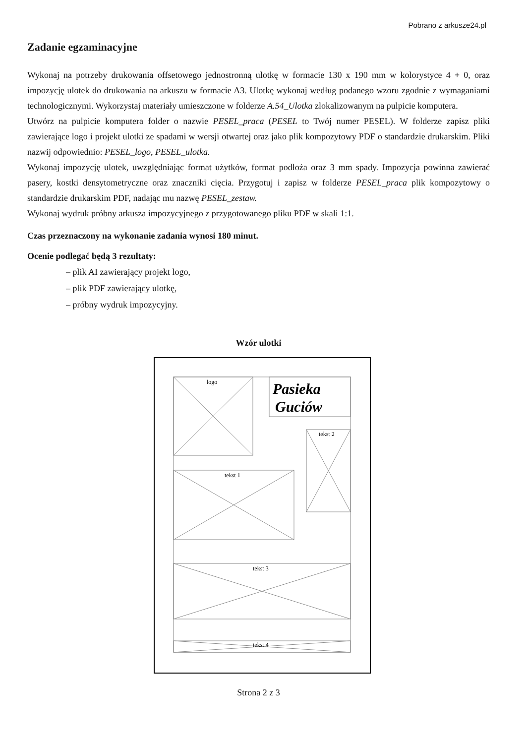Pobrano z arkusze24.pl
Zadanie egzaminacyjne
Wykonaj na potrzeby drukowania offsetowego jednostronną ulotkę w formacie 130 x 190 mm w kolorystyce 4 + 0, oraz impozycję ulotek do drukowania na arkuszu w formacie A3. Ulotkę wykonaj według podanego wzoru zgodnie z wymaganiami technologicznymi. Wykorzystaj materiały umieszczone w folderze A.54_Ulotka zlokalizowanym na pulpicie komputera.
Utwórz na pulpicie komputera folder o nazwie PESEL_praca (PESEL to Twój numer PESEL). W folderze zapisz pliki zawierające logo i projekt ulotki ze spadami w wersji otwartej oraz jako plik kompozytowy PDF o standardzie drukarskim. Pliki nazwij odpowiednio: PESEL_logo, PESEL_ulotka.
Wykonaj impozycję ulotek, uwzględniając format użytków, format podłoża oraz 3 mm spady. Impozycja powinna zawierać pasery, kostki densytometryczne oraz znaczniki cięcia. Przygotuj i zapisz w folderze PESEL_praca plik kompozytowy o standardzie drukarskim PDF, nadając mu nazwę PESEL_zestaw.
Wykonaj wydruk próbny arkusza impozycyjnego z przygotowanego pliku PDF w skali 1:1.
Czas przeznaczony na wykonanie zadania wynosi 180 minut.
Ocenie podlegać będą 3 rezultaty:
– plik AI zawierający projekt logo,
– plik PDF zawierający ulotkę,
– próbny wydruk impozycyjny.
Wzór ulotki
logo
tekst 2
tekst 1
tekst 3
tekst 4
Pasieka
Guciów
Strona 2 z 3